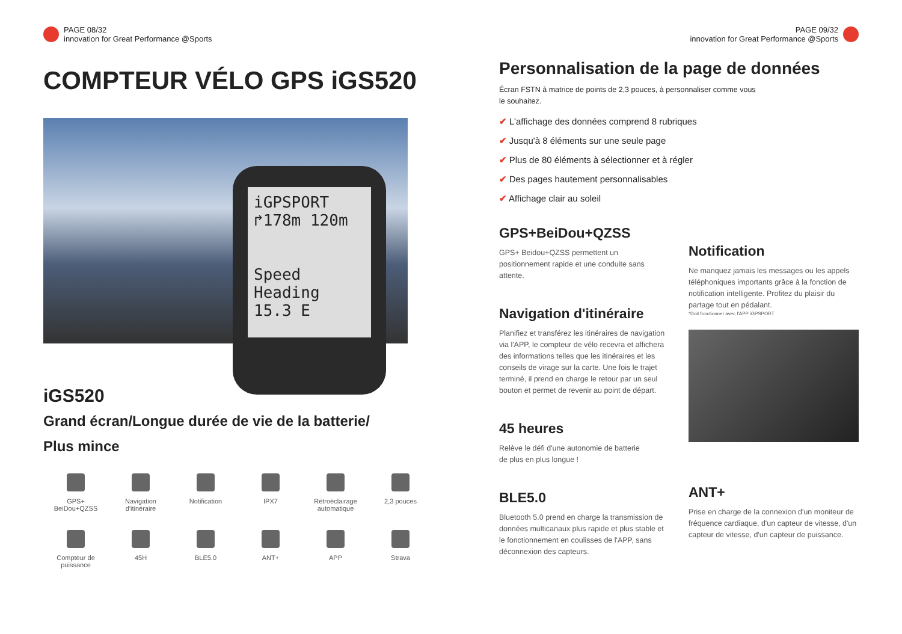PAGE 08/32
innovation for Great Performance @Sports
COMPTEUR VÉLO GPS iGS520
iGPSPORT
↱178m 120m
Speed Heading
15.3 E
iGS520
Grand écran/Longue durée de vie de la batterie/
Plus mince
GPS+
BeiDou+QZSS
Navigation
d'itinéraire
Notification
IPX7
Rétroéclairage
automatique
2,3 pouces
Compteur de
puissance
45H
BLE5.0
ANT+
APP
Strava
PAGE 09/32
innovation for Great Performance @Sports
Personnalisation de la page de données
Écran FSTN à matrice de points de 2,3 pouces, à personnaliser comme vous le souhaitez.
✔ L'affichage des données comprend 8 rubriques
✔ Jusqu'à 8 éléments sur une seule page
✔ Plus de 80 éléments à sélectionner et à régler
✔ Des pages hautement personnalisables
✔ Affichage clair au soleil
GPS+BeiDou+QZSS
GPS+ Beidou+QZSS permettent un positionnement rapide et une conduite sans attente.
Navigation d'itinéraire
Planifiez et transférez les itinéraires de navigation via l'APP, le compteur de vélo recevra et affichera des informations telles que les itinéraires et les conseils de virage sur la carte. Une fois le trajet terminé, il prend en charge le retour par un seul bouton et permet de revenir au point de départ.
45 heures
Relève le défi d'une autonomie de batterie
de plus en plus longue !
BLE5.0
Bluetooth 5.0 prend en charge la transmission de données multicanaux plus rapide et plus stable et le fonctionnement en coulisses de l'APP, sans déconnexion des capteurs.
Notification
Ne manquez jamais les messages ou les appels téléphoniques importants grâce à la fonction de notification intelligente. Profitez du plaisir du partage tout en pédalant.
*Doit fonctionner avec l'APP iGPSPORT
ANT+
Prise en charge de la connexion d'un moniteur de fréquence cardiaque, d'un capteur de vitesse, d'un capteur de vitesse, d'un capteur de puissance.